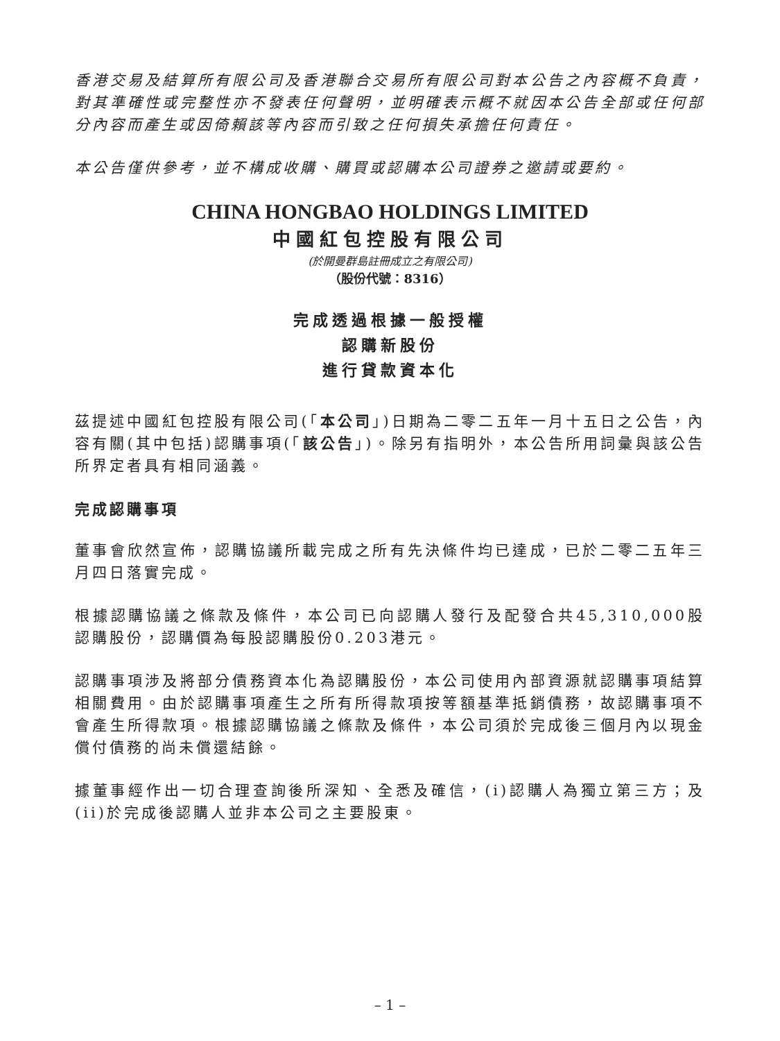香港交易及結算所有限公司及香港聯合交易所有限公司對本公告之內容概不負責，對其準確性或完整性亦不發表任何聲明，並明確表示概不就因本公告全部或任何部分內容而產生或因倚賴該等內容而引致之任何損失承擔任何責任。
本公告僅供參考，並不構成收購、購買或認購本公司證券之邀請或要約。
CHINA HONGBAO HOLDINGS LIMITED
中國紅包控股有限公司
(於開曼群島註冊成立之有限公司)
（股份代號：8316）
完成透過根據一般授權
認購新股份
進行貸款資本化
茲提述中國紅包控股有限公司(「本公司」)日期為二零二五年一月十五日之公告，內容有關(其中包括)認購事項(「該公告」)。除另有指明外，本公告所用詞彙與該公告所界定者具有相同涵義。
完成認購事項
董事會欣然宣佈，認購協議所載完成之所有先決條件均已達成，已於二零二五年三月四日落實完成。
根據認購協議之條款及條件，本公司已向認購人發行及配發合共45,310,000股認購股份，認購價為每股認購股份0.203港元。
認購事項涉及將部分債務資本化為認購股份，本公司使用內部資源就認購事項結算相關費用。由於認購事項產生之所有所得款項按等額基準抵銷債務，故認購事項不會產生所得款項。根據認購協議之條款及條件，本公司須於完成後三個月內以現金償付債務的尚未償還結餘。
據董事經作出一切合理查詢後所深知、全悉及確信，(i)認購人為獨立第三方；及(ii)於完成後認購人並非本公司之主要股東。
– 1 –